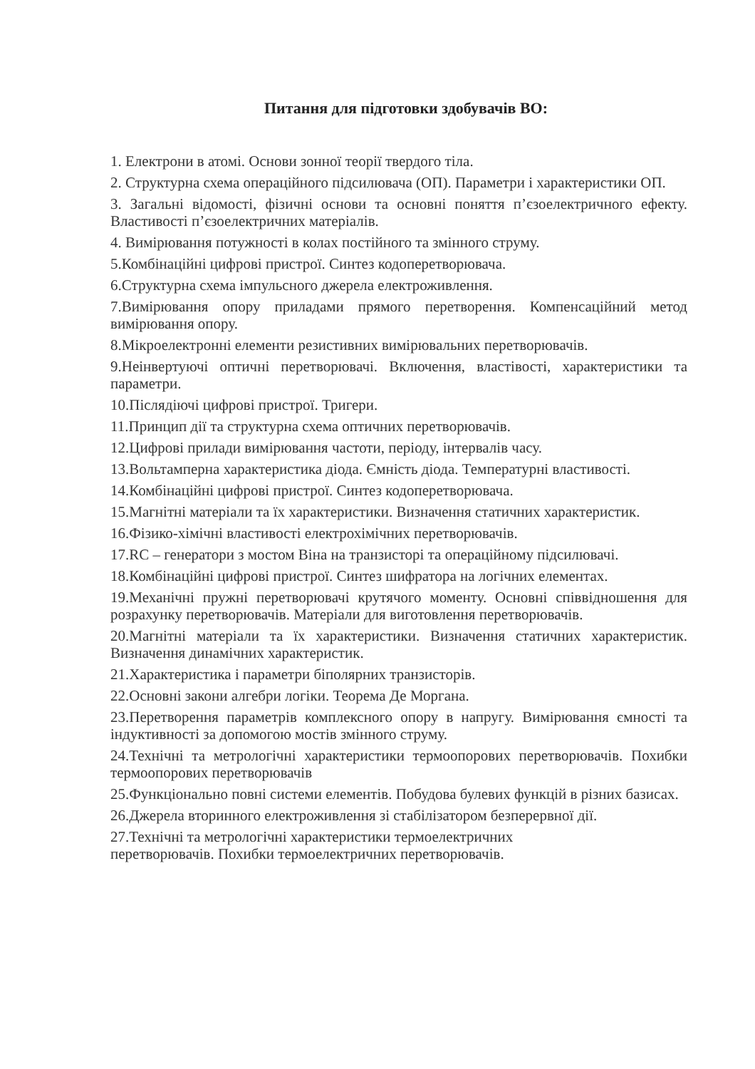Питання для підготовки здобувачів ВО:
1. Електрони в атомі. Основи зонної теорії твердого тіла.
2. Структурна схема операційного підсилювача (ОП). Параметри і характеристики ОП.
3. Загальні відомості, фізичні основи та основні поняття п’єзоелектричного ефекту. Властивості п’єзоелектричних матеріалів.
4. Вимірювання потужності в колах постійного та змінного струму.
5.Комбінаційні цифрові пристрої. Синтез кодоперетворювача.
6.Структурна схема імпульсного джерела електроживлення.
7.Вимірювання опору приладами прямого перетворення. Компенсаційний метод вимірювання опору.
8.Мікроелектронні елементи резистивних вимірювальних перетворювачів.
9.Неінвертуючі оптичні перетворювачі. Включення, властівості, характеристики та параметри.
10.Післядіючі цифрові пристрої. Тригери.
11.Принцип дії та структурна схема оптичних перетворювачів.
12.Цифрові прилади вимірювання частоти, періоду, інтервалів часу.
13.Вольтамперна характеристика діода. Ємність діода. Температурні властивості.
14.Комбінаційні цифрові пристрої. Синтез кодоперетворювача.
15.Магнітні матеріали та їх характеристики. Визначення статичних характеристик.
16.Фізико-хімічні властивості електрохімічних перетворювачів.
17.RC – генератори з мостом Віна на транзисторі та операційному підсилювачі.
18.Комбінаційні цифрові пристрої. Синтез шифратора на логічних елементах.
19.Механічні пружні перетворювачі крутячого моменту. Основні співвідношення для розрахунку перетворювачів. Матеріали для виготовлення перетворювачів.
20.Магнітні матеріали та їх характеристики. Визначення статичних характеристик. Визначення динамічних характеристик.
21.Характеристика і параметри біполярних транзисторів.
22.Основні закони алгебри логіки. Теорема Де Моргана.
23.Перетворення параметрів комплексного опору в напругу. Вимірювання ємності та індуктивності за допомогою мостів змінного струму.
24.Технічні та метрологічні характеристики термоопорових перетворювачів. Похибки термоопорових перетворювачів
25.Функціонально повні системи елементів. Побудова булевих функцій в різних базисах.
26.Джерела вторинного електроживлення зі стабілізатором безперервної дії.
27.Технічні та метрологічні характеристики термоелектричних
перетворювачів. Похибки термоелектричних перетворювачів.